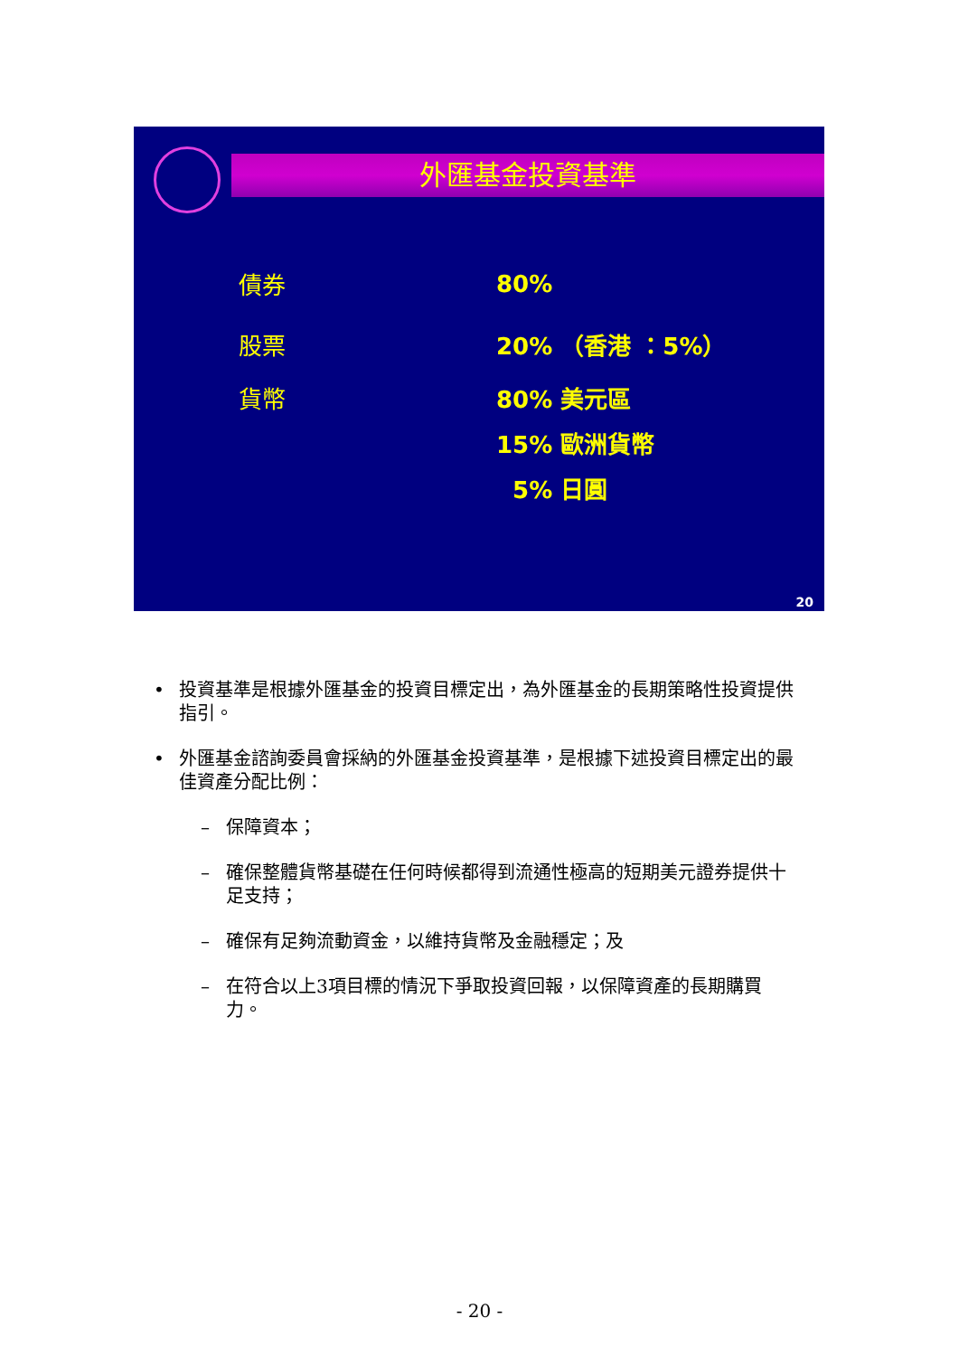外匯基金投資基準
債券 80%
股票 20% （香港 ：5%）
貨幣 80% 美元區
15% 歐洲貨幣
5% 日圓
20
• 投資基準是根據外匯基金的投資目標定出，為外匯基金的長期策略性投資提供指引。
• 外匯基金諮詢委員會採納的外匯基金投資基準，是根據下述投資目標定出的最佳資產分配比例：
– 保障資本；
– 確保整體貨幣基礎在任何時候都得到流通性極高的短期美元證券提供十足支持；
– 確保有足夠流動資金，以維持貨幣及金融穩定；及
– 在符合以上3項目標的情況下爭取投資回報，以保障資產的長期購買力。
- 20 -